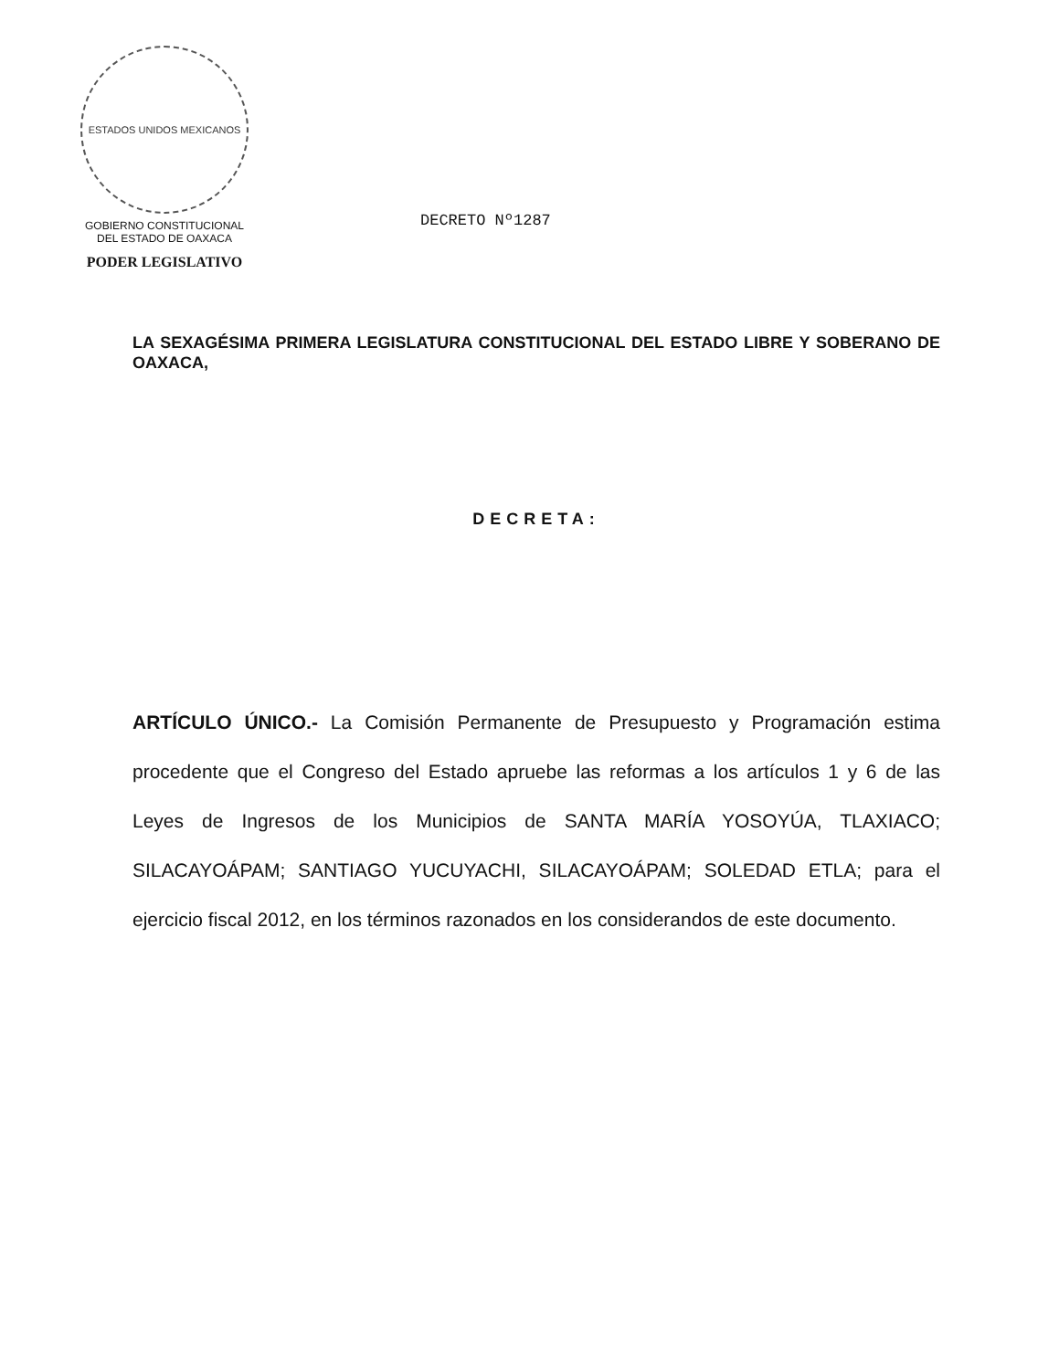ESTADOS UNIDOS MEXICANOS
GOBIERNO CONSTITUCIONAL
DEL ESTADO DE OAXACA
PODER LEGISLATIVO
DECRETO Nº1287
LA SEXAGÉSIMA PRIMERA LEGISLATURA CONSTITUCIONAL DEL ESTADO LIBRE Y SOBERANO DE OAXACA,
DECRETA:
ARTÍCULO ÚNICO.- La Comisión Permanente de Presupuesto y Programación estima procedente que el Congreso del Estado apruebe las reformas a los artículos 1 y 6 de las Leyes de Ingresos de los Municipios de SANTA MARÍA YOSOYÚA, TLAXIACO; SILACAYOÁPAM; SANTIAGO YUCUYACHI, SILACAYOÁPAM; SOLEDAD ETLA; para el ejercicio fiscal 2012, en los términos razonados en los considerandos de este documento.